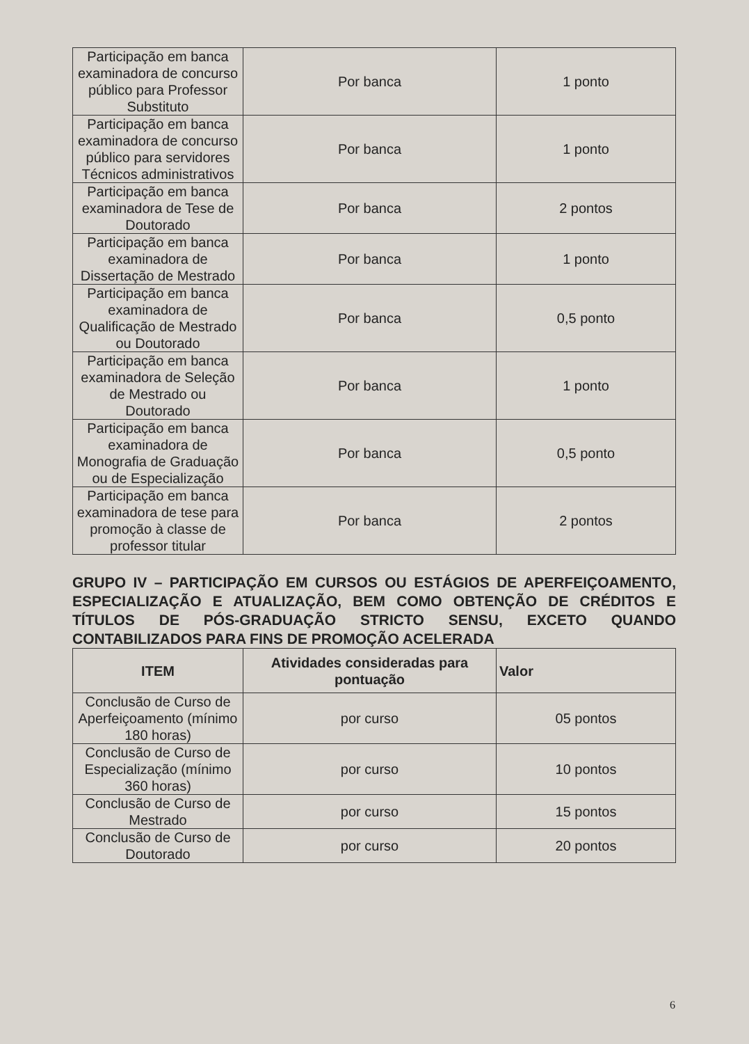| Participação em banca examinadora de concurso público para Professor Substituto | Por banca | 1 ponto |
| Participação em banca examinadora de concurso público para servidores Técnicos administrativos | Por banca | 1 ponto |
| Participação em banca examinadora de Tese de Doutorado | Por banca | 2 pontos |
| Participação em banca examinadora de Dissertação de Mestrado | Por banca | 1 ponto |
| Participação em banca examinadora de Qualificação de Mestrado ou Doutorado | Por banca | 0,5 ponto |
| Participação em banca examinadora de Seleção de Mestrado ou Doutorado | Por banca | 1 ponto |
| Participação em banca examinadora de Monografia de Graduação ou de Especialização | Por banca | 0,5 ponto |
| Participação em banca examinadora de tese para promoção à classe de professor titular | Por banca | 2 pontos |
GRUPO IV – PARTICIPAÇÃO EM CURSOS OU ESTÁGIOS DE APERFEIÇOAMENTO, ESPECIALIZAÇÃO E ATUALIZAÇÃO, BEM COMO OBTENÇÃO DE CRÉDITOS E TÍTULOS DE PÓS-GRADUAÇÃO STRICTO SENSU, EXCETO QUANDO CONTABILIZADOS PARA FINS DE PROMOÇÃO ACELERADA
| ITEM | Atividades consideradas para pontuação | Valor |
| --- | --- | --- |
| Conclusão de Curso de Aperfeiçoamento (mínimo 180 horas) | por curso | 05 pontos |
| Conclusão de Curso de Especialização (mínimo 360 horas) | por curso | 10 pontos |
| Conclusão de Curso de Mestrado | por curso | 15 pontos |
| Conclusão de Curso de Doutorado | por curso | 20 pontos |
6